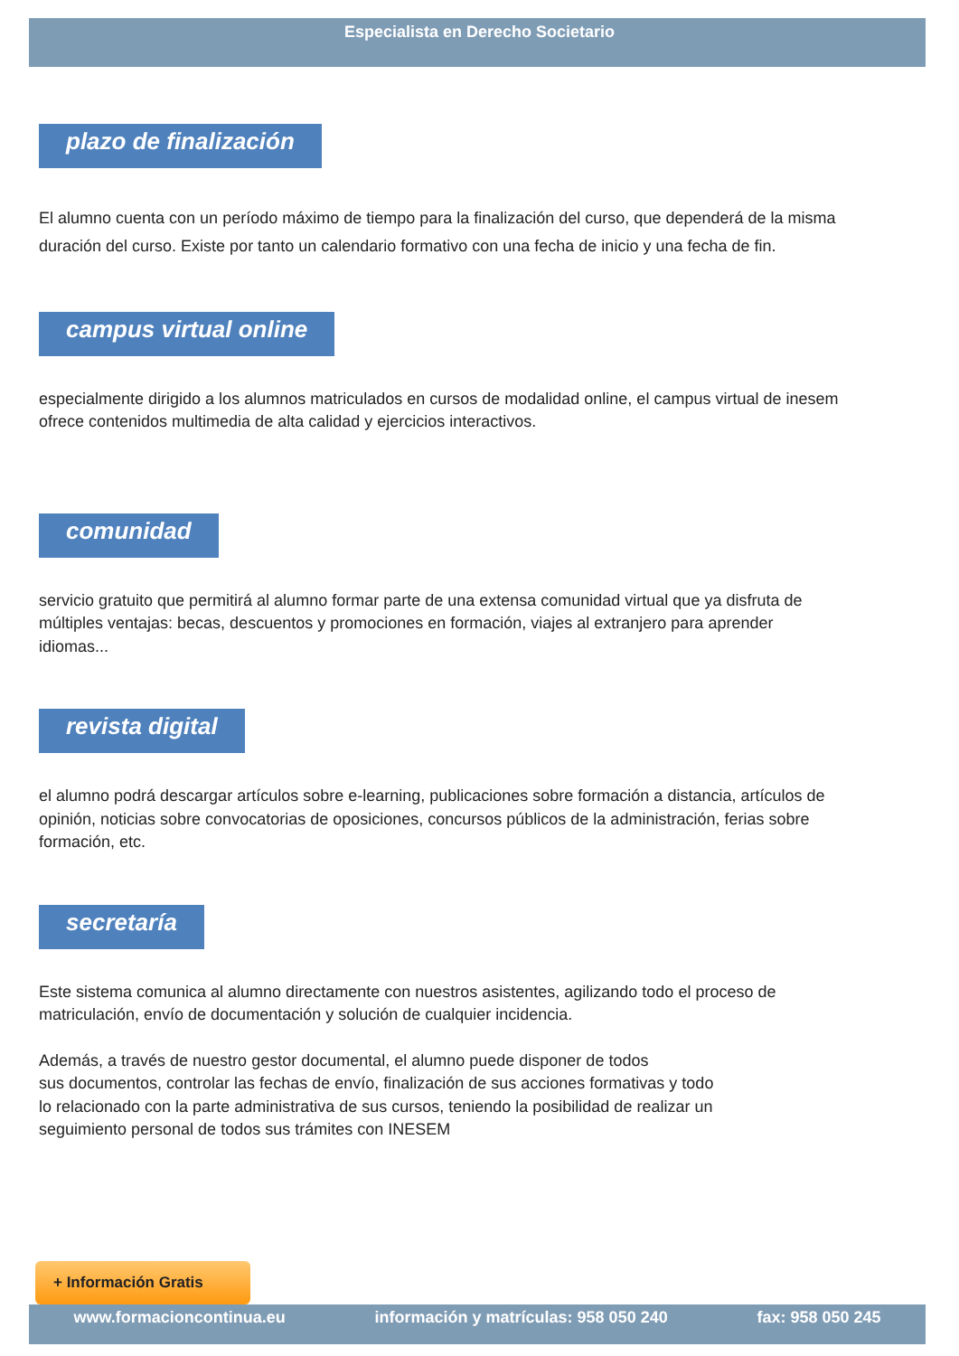Especialista en Derecho Societario
plazo de finalización
El alumno cuenta con un período máximo de tiempo para la finalización del curso, que dependerá de la misma duración del curso. Existe por tanto un calendario formativo con una fecha de inicio y una fecha de fin.
campus virtual online
especialmente dirigido a los alumnos matriculados en cursos de modalidad online, el campus virtual de inesem ofrece contenidos multimedia de alta calidad y ejercicios interactivos.
comunidad
servicio gratuito que permitirá al alumno formar parte de una extensa comunidad virtual que ya disfruta de múltiples ventajas: becas, descuentos y promociones en formación, viajes al extranjero para aprender idiomas...
revista digital
el alumno podrá descargar artículos sobre e-learning, publicaciones sobre formación a distancia, artículos de opinión, noticias sobre convocatorias de oposiciones, concursos públicos de la administración, ferias sobre formación, etc.
secretaría
Este sistema comunica al alumno directamente con nuestros asistentes, agilizando todo el proceso de matriculación, envío de documentación y solución de cualquier incidencia.
Además, a través de nuestro gestor documental, el alumno puede disponer de todos
sus documentos, controlar las fechas de envío, finalización de sus acciones formativas y todo
lo relacionado con la parte administrativa de sus cursos, teniendo la posibilidad de realizar un
seguimiento personal de todos sus trámites con INESEM
+ Información Gratis
www.formacioncontinua.eu información y matrículas: 958 050 240 fax: 958 050 245